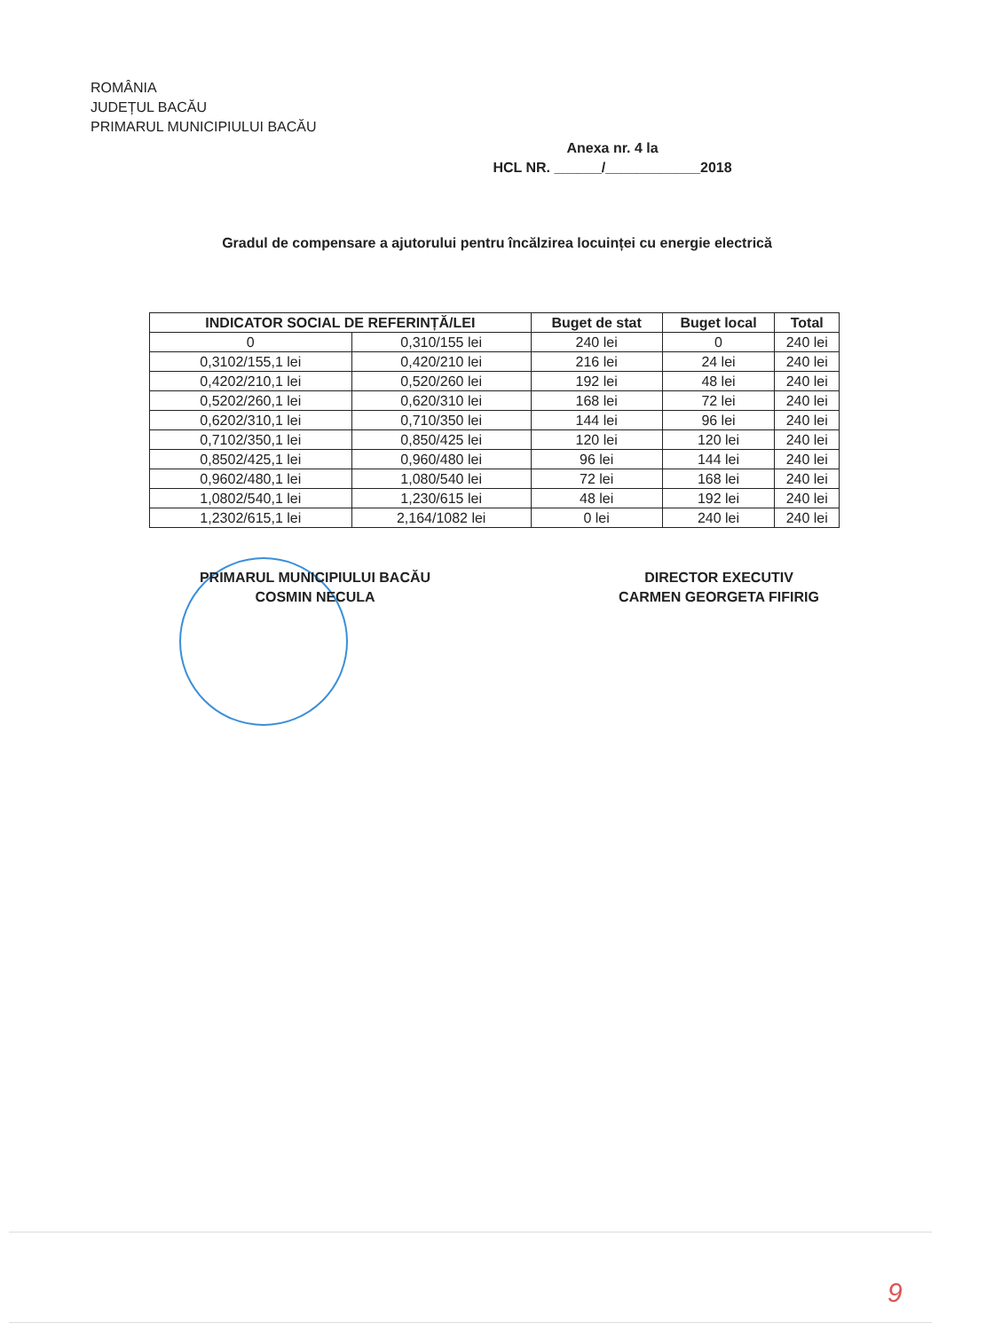ROMÂNIA
JUDEȚUL BACĂU
PRIMARUL MUNICIPIULUI BACĂU
Anexa nr. 4 la
HCL NR. ______/____________2018
Gradul de compensare a ajutorului pentru încălzirea locuinței cu energie electrică
| INDICATOR SOCIAL DE REFERINȚĂ/LEI | | Buget de stat | Buget local | Total |
| --- | --- | --- | --- | --- |
| 0 | 0,310/155 lei | 240 lei | 0 | 240 lei |
| 0,3102/155,1 lei | 0,420/210 lei | 216 lei | 24 lei | 240 lei |
| 0,4202/210,1 lei | 0,520/260 lei | 192 lei | 48 lei | 240 lei |
| 0,5202/260,1 lei | 0,620/310 lei | 168 lei | 72 lei | 240 lei |
| 0,6202/310,1 lei | 0,710/350 lei | 144 lei | 96 lei | 240 lei |
| 0,7102/350,1 lei | 0,850/425 lei | 120 lei | 120 lei | 240 lei |
| 0,8502/425,1 lei | 0,960/480 lei | 96 lei | 144 lei | 240 lei |
| 0,9602/480,1 lei | 1,080/540 lei | 72 lei | 168 lei | 240 lei |
| 1,0802/540,1 lei | 1,230/615 lei | 48 lei | 192 lei | 240 lei |
| 1,2302/615,1 lei | 2,164/1082 lei | 0 lei | 240 lei | 240 lei |
PRIMARUL MUNICIPIULUI BACĂU
COSMIN NECULA
DIRECTOR EXECUTIV
CARMEN GEORGETA FIFIRIG
9